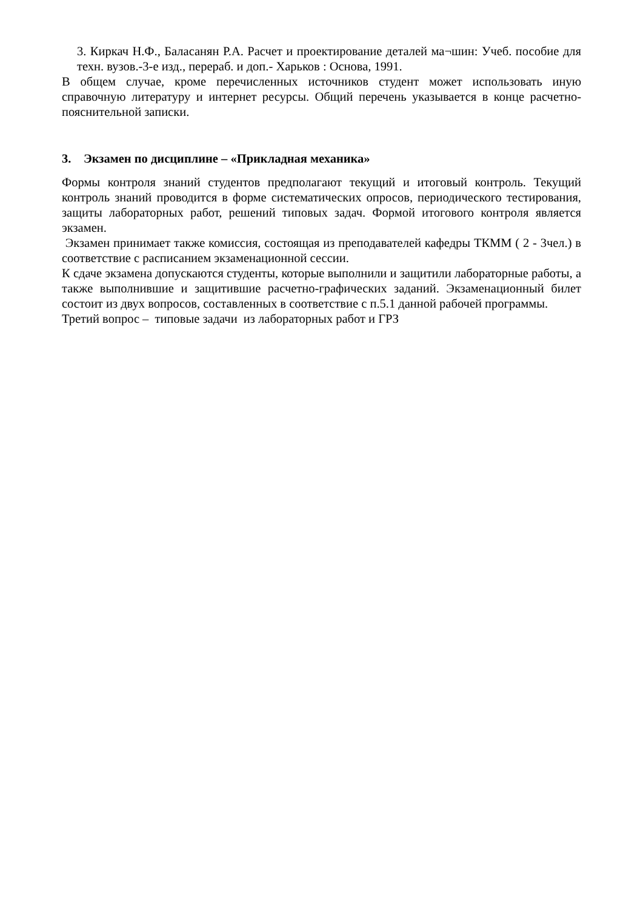3. Киркач Н.Ф., Баласанян Р.А. Расчет и проектирование деталей ма¬шин: Учеб. пособие для техн. вузов.-3-е изд., перераб. и доп.- Харьков : Основа, 1991.
В общем случае, кроме перечисленных источников студент может использовать иную справочную литературу и интернет ресурсы. Общий перечень указывается в конце расчетно-пояснительной записки.
3. Экзамен по дисциплине – «Прикладная механика»
Формы контроля знаний студентов предполагают текущий и итоговый контроль. Текущий контроль знаний проводится в форме систематических опросов, периодического тестирования, защиты лабораторных работ, решений типовых задач. Формой итогового контроля является экзамен.
Экзамен принимает также комиссия, состоящая из преподавателей кафедры ТКММ ( 2 - 3чел.) в соответствие с расписанием экзаменационной сессии.
К сдаче экзамена допускаются студенты, которые выполнили и защитили лабораторные работы, а также выполнившие и защитившие расчетно-графических заданий. Экзаменационный билет состоит из двух вопросов, составленных в соответствие с п.5.1 данной рабочей программы.
Третий вопрос – типовые задачи из лабораторных работ и ГРЗ